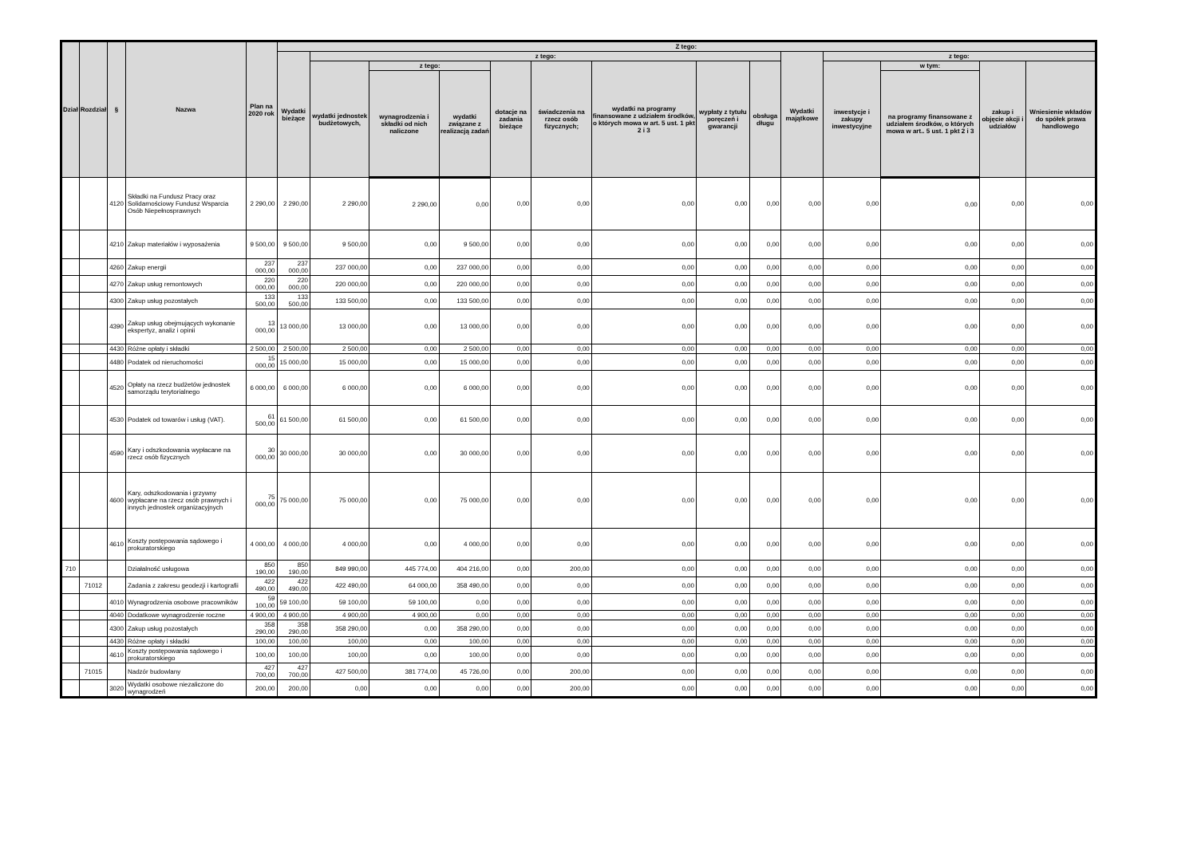| Dział | Rozdział | § | Nazwa | Plan na 2020 rok | Z tego: | | | | | | | | | | | | | |
| --- | --- | --- | --- | --- | --- | --- | --- | --- | --- | --- | --- | --- | --- | --- | --- | --- | --- | --- |
| | | | | | Wydatki bieżące | z tego: | | | | | | | | Wydatki majątkowe | z tego: | | | |
| | | | | | | wydatki jednostek budżetowych, | z tego: | | dotacje na zadania bieżące | świadczenia na rzecz osób fizycznych; | wydatki na programy finansowane z udziałem środków, o których mowa w art. 5 ust. 1 pkt 2 i 3 | wypłaty z tytułu poręczeń i gwarancji | obsługa długu | | inwestycje i zakupy inwestycyjne | w tym: | zakup i objęcie akcji i udziałów | Wniesienie wkładów do spółek prawa handlowego |
| | | | | | | | wynagrodzenia i składki od nich naliczone | wydatki związane z realizacją zadań | | | | | | | | na programy finansowane z udziałem środków, o których mowa w art.. 5 ust. 1 pkt 2 i 3 | | |
| | | 4120 | Składki na Fundusz Pracy oraz Solidarnościowy Fundusz Wsparcia Osób Niepełnosprawnych | 2 290,00 | 2 290,00 | 2 290,00 | 2 290,00 | 0,00 | 0,00 | 0,00 | 0,00 | 0,00 | 0,00 | 0,00 | 0,00 | 0,00 | 0,00 | 0,00 |
| | | 4210 | Zakup materiałów i wyposażenia | 9 500,00 | 9 500,00 | 9 500,00 | 0,00 | 9 500,00 | 0,00 | 0,00 | 0,00 | 0,00 | 0,00 | 0,00 | 0,00 | 0,00 | 0,00 | 0,00 |
| | | 4260 | Zakup energii | 237 000,00 | 237 000,00 | 237 000,00 | 0,00 | 237 000,00 | 0,00 | 0,00 | 0,00 | 0,00 | 0,00 | 0,00 | 0,00 | 0,00 | 0,00 | 0,00 |
| | | 4270 | Zakup usług remontowych | 220 000,00 | 220 000,00 | 220 000,00 | 0,00 | 220 000,00 | 0,00 | 0,00 | 0,00 | 0,00 | 0,00 | 0,00 | 0,00 | 0,00 | 0,00 | 0,00 |
| | | 4300 | Zakup usług pozostałych | 133 500,00 | 133 500,00 | 133 500,00 | 0,00 | 133 500,00 | 0,00 | 0,00 | 0,00 | 0,00 | 0,00 | 0,00 | 0,00 | 0,00 | 0,00 | 0,00 |
| | | 4390 | Zakup usług obejmujących wykonanie ekspertyz, analiz i opinii | 13 000,00 | 13 000,00 | 13 000,00 | 0,00 | 13 000,00 | 0,00 | 0,00 | 0,00 | 0,00 | 0,00 | 0,00 | 0,00 | 0,00 | 0,00 | 0,00 |
| | | 4430 | Różne opłaty i składki | 2 500,00 | 2 500,00 | 2 500,00 | 0,00 | 2 500,00 | 0,00 | 0,00 | 0,00 | 0,00 | 0,00 | 0,00 | 0,00 | 0,00 | 0,00 | 0,00 |
| | | 4480 | Podatek od nieruchomości | 15 000,00 | 15 000,00 | 15 000,00 | 0,00 | 15 000,00 | 0,00 | 0,00 | 0,00 | 0,00 | 0,00 | 0,00 | 0,00 | 0,00 | 0,00 | 0,00 |
| | | 4520 | Opłaty na rzecz budżetów jednostek samorządu terytorialnego | 6 000,00 | 6 000,00 | 6 000,00 | 0,00 | 6 000,00 | 0,00 | 0,00 | 0,00 | 0,00 | 0,00 | 0,00 | 0,00 | 0,00 | 0,00 | 0,00 |
| | | 4530 | Podatek od towarów i usług (VAT). | 61 500,00 | 61 500,00 | 61 500,00 | 0,00 | 61 500,00 | 0,00 | 0,00 | 0,00 | 0,00 | 0,00 | 0,00 | 0,00 | 0,00 | 0,00 | 0,00 |
| | | 4590 | Kary i odszkodowania wypłacane na rzecz osób fizycznych | 30 000,00 | 30 000,00 | 30 000,00 | 0,00 | 30 000,00 | 0,00 | 0,00 | 0,00 | 0,00 | 0,00 | 0,00 | 0,00 | 0,00 | 0,00 | 0,00 |
| | | 4600 | Kary, odszkodowania i grzywny wypłacane na rzecz osób prawnych i innych jednostek organizacyjnych | 75 000,00 | 75 000,00 | 75 000,00 | 0,00 | 75 000,00 | 0,00 | 0,00 | 0,00 | 0,00 | 0,00 | 0,00 | 0,00 | 0,00 | 0,00 | 0,00 |
| | | 4610 | Koszty postępowania sądowego i prokuratorskiego | 4 000,00 | 4 000,00 | 4 000,00 | 0,00 | 4 000,00 | 0,00 | 0,00 | 0,00 | 0,00 | 0,00 | 0,00 | 0,00 | 0,00 | 0,00 | 0,00 |
| 710 | | | Działalność usługowa | 850 190,00 | 850 190,00 | 849 990,00 | 445 774,00 | 404 216,00 | 0,00 | 200,00 | 0,00 | 0,00 | 0,00 | 0,00 | 0,00 | 0,00 | 0,00 | 0,00 |
| | 71012 | | Zadania z zakresu geodezji i kartografii | 422 490,00 | 422 490,00 | 422 490,00 | 64 000,00 | 358 490,00 | 0,00 | 0,00 | 0,00 | 0,00 | 0,00 | 0,00 | 0,00 | 0,00 | 0,00 | 0,00 |
| | | 4010 | Wynagrodzenia osobowe pracowników | 59 100,00 | 59 100,00 | 59 100,00 | 59 100,00 | 0,00 | 0,00 | 0,00 | 0,00 | 0,00 | 0,00 | 0,00 | 0,00 | 0,00 | 0,00 | 0,00 |
| | | 4040 | Dodatkowe wynagrodzenie roczne | 4 900,00 | 4 900,00 | 4 900,00 | 4 900,00 | 0,00 | 0,00 | 0,00 | 0,00 | 0,00 | 0,00 | 0,00 | 0,00 | 0,00 | 0,00 | 0,00 |
| | | 4300 | Zakup usług pozostałych | 358 290,00 | 358 290,00 | 358 290,00 | 0,00 | 358 290,00 | 0,00 | 0,00 | 0,00 | 0,00 | 0,00 | 0,00 | 0,00 | 0,00 | 0,00 | 0,00 |
| | | 4430 | Różne opłaty i składki | 100,00 | 100,00 | 100,00 | 0,00 | 100,00 | 0,00 | 0,00 | 0,00 | 0,00 | 0,00 | 0,00 | 0,00 | 0,00 | 0,00 | 0,00 |
| | | 4610 | Koszty postępowania sądowego i prokuratorskiego | 100,00 | 100,00 | 100,00 | 0,00 | 100,00 | 0,00 | 0,00 | 0,00 | 0,00 | 0,00 | 0,00 | 0,00 | 0,00 | 0,00 | 0,00 |
| | 71015 | | Nadzór budowlany | 427 700,00 | 427 700,00 | 427 500,00 | 381 774,00 | 45 726,00 | 0,00 | 200,00 | 0,00 | 0,00 | 0,00 | 0,00 | 0,00 | 0,00 | 0,00 | 0,00 |
| | | 3020 | Wydatki osobowe niezaliczone do wynagrodzeń | 200,00 | 200,00 | 0,00 | 0,00 | 0,00 | 0,00 | 200,00 | 0,00 | 0,00 | 0,00 | 0,00 | 0,00 | 0,00 | 0,00 | 0,00 |